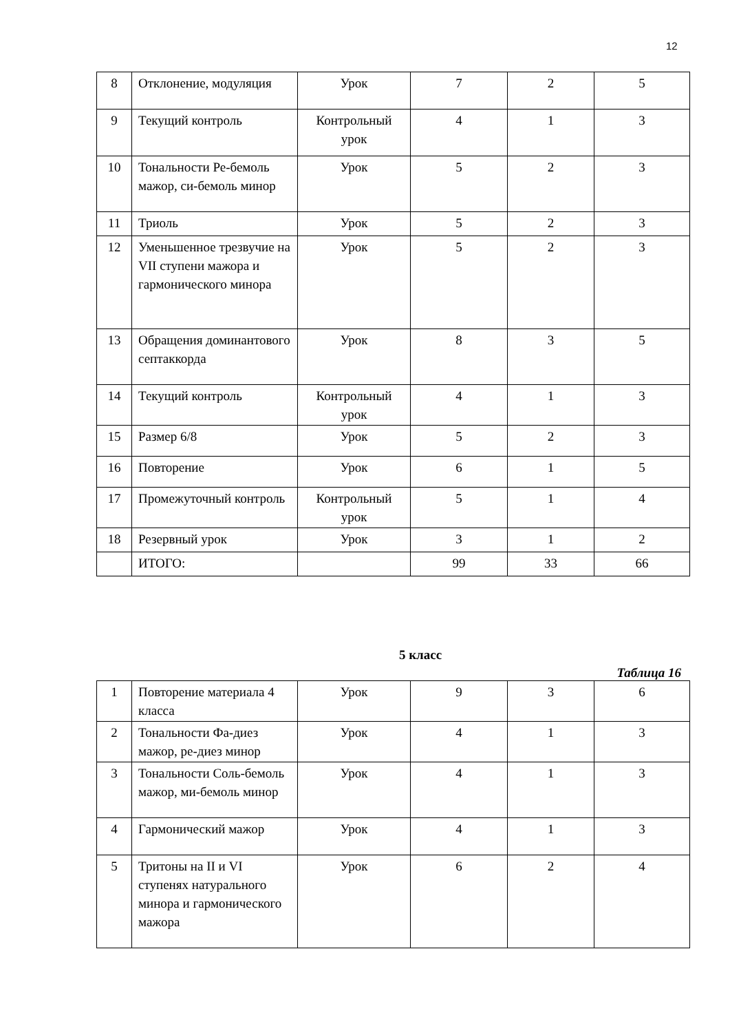12
| 8 | Отклонение, модуляция | Урок | 7 | 2 | 5 |
| 9 | Текущий контроль | Контрольный урок | 4 | 1 | 3 |
| 10 | Тональности Ре-бемоль мажор, си-бемоль минор | Урок | 5 | 2 | 3 |
| 11 | Триоль | Урок | 5 | 2 | 3 |
| 12 | Уменьшенное трезвучие на VII ступени мажора и гармонического минора | Урок | 5 | 2 | 3 |
| 13 | Обращения доминантового септаккорда | Урок | 8 | 3 | 5 |
| 14 | Текущий контроль | Контрольный урок | 4 | 1 | 3 |
| 15 | Размер 6/8 | Урок | 5 | 2 | 3 |
| 16 | Повторение | Урок | 6 | 1 | 5 |
| 17 | Промежуточный контроль | Контрольный урок | 5 | 1 | 4 |
| 18 | Резервный урок | Урок | 3 | 1 | 2 |
| | ИТОГО: | | 99 | 33 | 66 |
5 класс
Таблица 16
| 1 | Повторение материала 4 класса | Урок | 9 | 3 | 6 |
| 2 | Тональности Фа-диез мажор, ре-диез минор | Урок | 4 | 1 | 3 |
| 3 | Тональности Соль-бемоль мажор, ми-бемоль минор | Урок | 4 | 1 | 3 |
| 4 | Гармонический мажор | Урок | 4 | 1 | 3 |
| 5 | Тритоны на II и VI ступенях натурального минора и гармонического мажора | Урок | 6 | 2 | 4 |